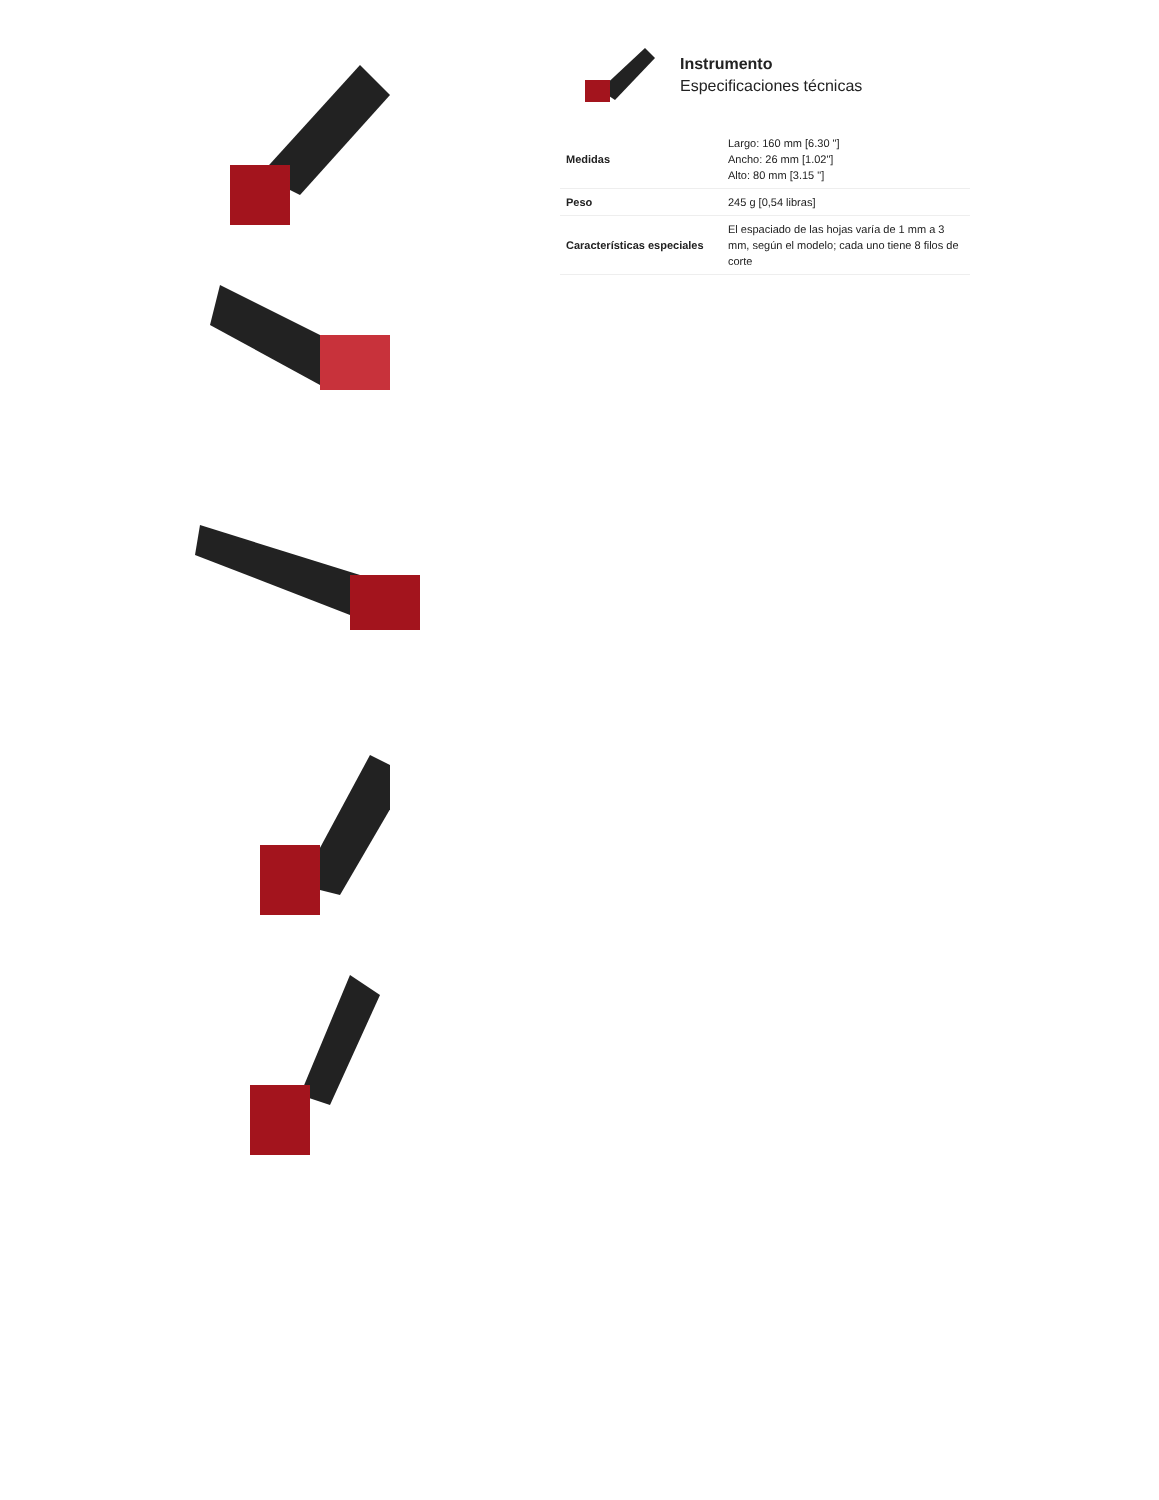Instrumento
Especificaciones técnicas
| Medidas | Largo: 160 mm [6.30 "] Ancho: 26 mm [1.02"] Alto: 80 mm [3.15 "] |
| Peso | 245 g [0,54 libras] |
| Características especiales | El espaciado de las hojas varía de 1 mm a 3 mm, según el modelo; cada uno tiene 8 filos de corte |